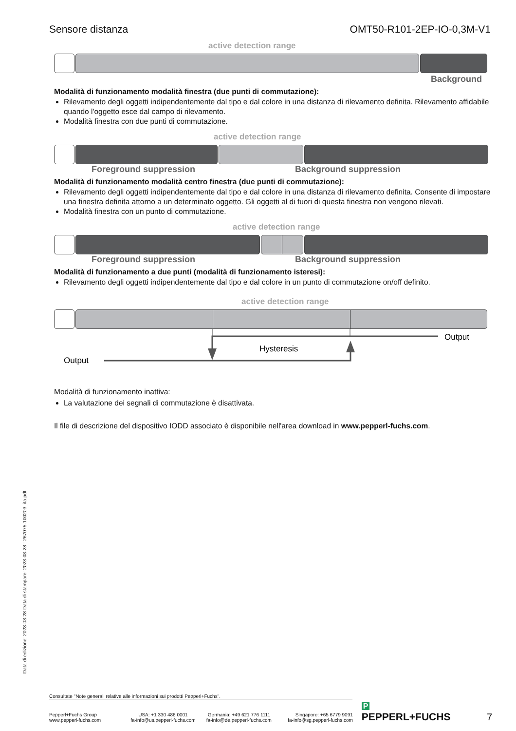Data di edizione: 2023-03-28 Data di stampare: 2023-03-28 : 267075-100203_ita.pdf
Sensore distanza OMT50-R101-2EP-IO-0,3M-V1
active detection range
Background
Modalità di funzionamento modalità finestra (due punti di commutazione):
Rilevamento degli oggetti indipendentemente dal tipo e dal colore in una distanza di rilevamento definita. Rilevamento affidabile quando l'oggetto esce dal campo di rilevamento.
Modalità finestra con due punti di commutazione.
active detection range
Foreground suppression Background suppression
Modalità di funzionamento modalità centro finestra (due punti di commutazione):
Rilevamento degli oggetti indipendentemente dal tipo e dal colore in una distanza di rilevamento definita. Consente di impostare una finestra definita attorno a un determinato oggetto. Gli oggetti al di fuori di questa finestra non vengono rilevati.
Modalità finestra con un punto di commutazione.
active detection range
Foreground suppression Background suppression
Modalità di funzionamento a due punti (modalità di funzionamento isteresi):
Rilevamento degli oggetti indipendentemente dal tipo e dal colore in un punto di commutazione on/off definito.
active detection range
Output
Hysteresis
Output
Modalità di funzionamento inattiva:
La valutazione dei segnali di commutazione è disattivata.
Il file di descrizione del dispositivo IODD associato è disponibile nell'area download in www.pepperl-fuchs.com.
Consultate "Note generali relative alle informazioni sui prodotti Pepperl+Fuchs".
Pepperl+Fuchs Group
www.pepperl-fuchs.com
USA: +1 330 486 0001
fa-info@us.pepperl-fuchs.com
Germania: +49 621 776 1111
fa-info@de.pepperl-fuchs.com
Singapore: +65 6779 9091
fa-info@sg.pepperl-fuchs.com
P PEPPERL+FUCHS
7